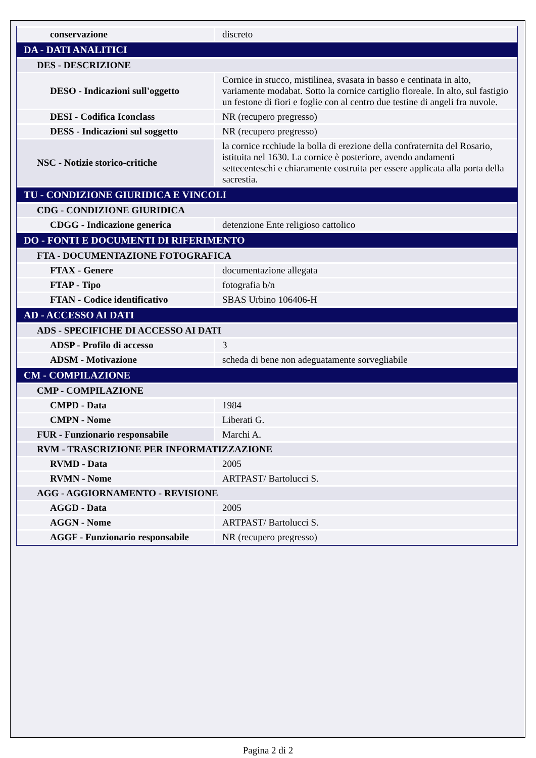| conservazione | discreto |
| DA - DATI ANALITICI | |
| DES - DESCRIZIONE | |
| DESO - Indicazioni sull'oggetto | Cornice in stucco, mistilinea, svasata in basso e centinata in alto, variamente modabat. Sotto la cornice cartiglio floreale. In alto, sul fastigio un festone di fiori e foglie con al centro due testine di angeli fra nuvole. |
| DESI - Codifica Iconclass | NR (recupero pregresso) |
| DESS - Indicazioni sul soggetto | NR (recupero pregresso) |
| NSC - Notizie storico-critiche | la cornice rcchiude la bolla di erezione della confraternita del Rosario, istituita nel 1630. La cornice è posteriore, avendo andamenti settecenteschi e chiaramente costruita per essere applicata alla porta della sacrestia. |
| TU - CONDIZIONE GIURIDICA E VINCOLI | |
| CDG - CONDIZIONE GIURIDICA | |
| CDGG - Indicazione generica | detenzione Ente religioso cattolico |
| DO - FONTI E DOCUMENTI DI RIFERIMENTO | |
| FTA - DOCUMENTAZIONE FOTOGRAFICA | |
| FTAX - Genere | documentazione allegata |
| FTAP - Tipo | fotografia b/n |
| FTAN - Codice identificativo | SBAS Urbino 106406-H |
| AD - ACCESSO AI DATI | |
| ADS - SPECIFICHE DI ACCESSO AI DATI | |
| ADSP - Profilo di accesso | 3 |
| ADSM - Motivazione | scheda di bene non adeguatamente sorvegliabile |
| CM - COMPILAZIONE | |
| CMP - COMPILAZIONE | |
| CMPD - Data | 1984 |
| CMPN - Nome | Liberati G. |
| FUR - Funzionario responsabile | Marchi A. |
| RVM - TRASCRIZIONE PER INFORMATIZZAZIONE | |
| RVMD - Data | 2005 |
| RVMN - Nome | ARTPAST/ Bartolucci S. |
| AGG - AGGIORNAMENTO - REVISIONE | |
| AGGD - Data | 2005 |
| AGGN - Nome | ARTPAST/ Bartolucci S. |
| AGGF - Funzionario responsabile | NR (recupero pregresso) |
Pagina 2 di 2